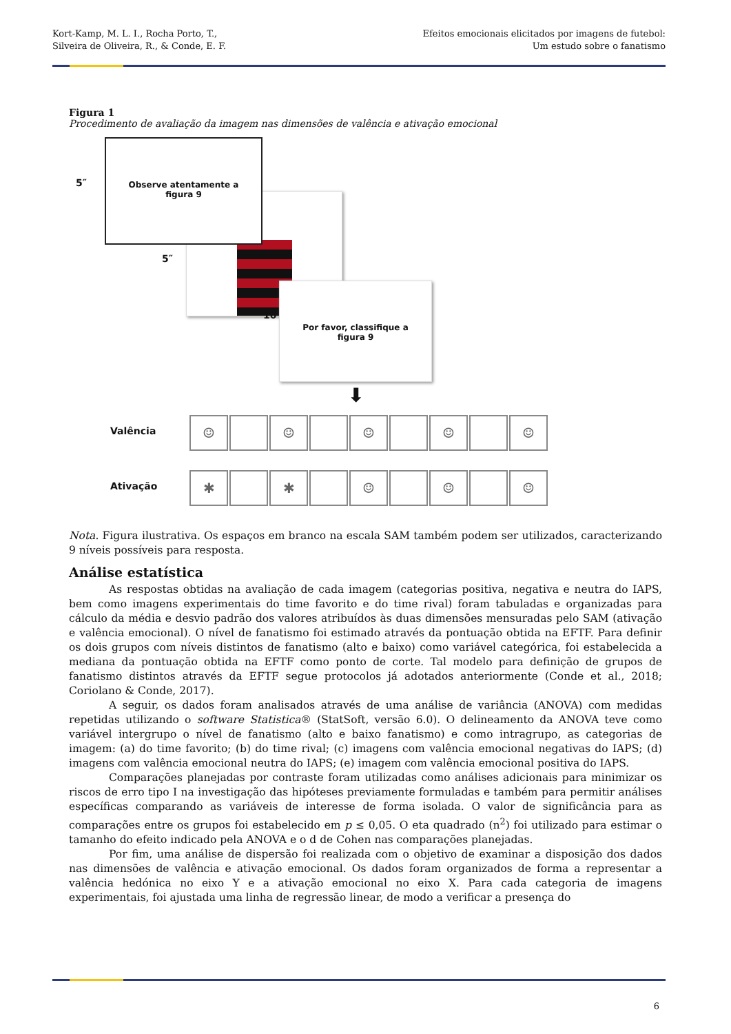Kort-Kamp, M. L. I., Rocha Porto, T.,
Silveira de Oliveira, R., & Conde, E. F.
Efeitos emocionais elicitados por imagens de futebol:
Um estudo sobre o fanatismo
Figura 1
Procedimento de avaliação da imagem nas dimensões de valência e ativação emocional
5″
Observe atentamente a
figura 9
5″
10''
Por favor, classifique a
figura 9
⬇
Valência
☺ ☺ ☺ ☺ ☺
Ativação
✱ ✱ ☺ ☺ ☺
Nota. Figura ilustrativa. Os espaços em branco na escala SAM também podem ser utilizados, caracterizando 9 níveis possíveis para resposta.
Análise estatística
As respostas obtidas na avaliação de cada imagem (categorias positiva, negativa e neutra do IAPS, bem como imagens experimentais do time favorito e do time rival) foram tabuladas e organizadas para cálculo da média e desvio padrão dos valores atribuídos às duas dimensões mensuradas pelo SAM (ativação e valência emocional). O nível de fanatismo foi estimado através da pontuação obtida na EFTF. Para definir os dois grupos com níveis distintos de fanatismo (alto e baixo) como variável categórica, foi estabelecida a mediana da pontuação obtida na EFTF como ponto de corte. Tal modelo para definição de grupos de fanatismo distintos através da EFTF segue protocolos já adotados anteriormente (Conde et al., 2018; Coriolano & Conde, 2017).
A seguir, os dados foram analisados através de uma análise de variância (ANOVA) com medidas repetidas utilizando o software Statistica® (StatSoft, versão 6.0). O delineamento da ANOVA teve como variável intergrupo o nível de fanatismo (alto e baixo fanatismo) e como intragrupo, as categorias de imagem: (a) do time favorito; (b) do time rival; (c) imagens com valência emocional negativas do IAPS; (d) imagens com valência emocional neutra do IAPS; (e) imagem com valência emocional positiva do IAPS.
Comparações planejadas por contraste foram utilizadas como análises adicionais para minimizar os riscos de erro tipo I na investigação das hipóteses previamente formuladas e também para permitir análises específicas comparando as variáveis de interesse de forma isolada. O valor de significância para as comparações entre os grupos foi estabelecido em p ≤ 0,05. O eta quadrado (n<sup>2</sup>) foi utilizado para estimar o tamanho do efeito indicado pela ANOVA e o d de Cohen nas comparações planejadas.
Por fim, uma análise de dispersão foi realizada com o objetivo de examinar a disposição dos dados nas dimensões de valência e ativação emocional. Os dados foram organizados de forma a representar a valência hedónica no eixo Y e a ativação emocional no eixo X. Para cada categoria de imagens experimentais, foi ajustada uma linha de regressão linear, de modo a verificar a presença do
6